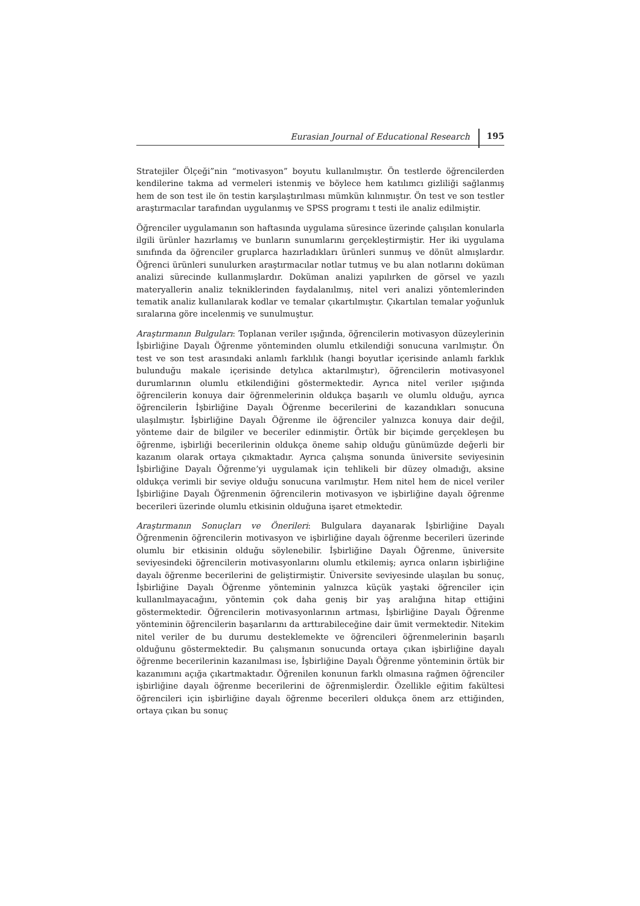Eurasian Journal of Educational Research 195
Stratejiler Ölçeği”nin “motivasyon” boyutu kullanılmıştır. Ön testlerde öğrencilerden kendilerine takma ad vermeleri istenmiş ve böylece hem katılımcı gizliliği sağlanmış hem de son test ile ön testin karşılaştırılması mümkün kılınmıştır. Ön test ve son testler araştırmacılar tarafından uygulanmış ve SPSS programı t testi ile analiz edilmiştir.
Öğrenciler uygulamanın son haftasında uygulama süresince üzerinde çalışılan konularla ilgili ürünler hazırlamış ve bunların sunumlarını gerçekleştirmiştir. Her iki uygulama sınıfında da öğrenciler gruplarca hazırladıkları ürünleri sunmuş ve dönüt almışlardır. Öğrenci ürünleri sunulurken araştırmacılar notlar tutmuş ve bu alan notlarını doküman analizi sürecinde kullanmışlardır. Doküman analizi yapılırken de görsel ve yazılı materyallerin analiz tekniklerinden faydalanılmış, nitel veri analizi yöntemlerinden tematik analiz kullanılarak kodlar ve temalar çıkartılmıştır. Çıkartılan temalar yoğunluk sıralarına göre incelenmiş ve sunulmuştur.
Araştırmanın Bulguları: Toplanan veriler ışığında, öğrencilerin motivasyon düzeylerinin İşbirliğine Dayalı Öğrenme yönteminden olumlu etkilendiği sonucuna varılmıştır. Ön test ve son test arasındaki anlamlı farklılık (hangi boyutlar içerisinde anlamlı farklık bulunduğu makale içerisinde detylıca aktarılmıştır), öğrencilerin motivasyonel durumlarının olumlu etkilendiğini göstermektedir. Ayrıca nitel veriler ışığında öğrencilerin konuya dair öğrenmelerinin oldukça başarılı ve olumlu olduğu, ayrıca öğrencilerin İşbirliğine Dayalı Öğrenme becerilerini de kazandıkları sonucuna ulaşılmıştır. İşbirliğine Dayalı Öğrenme ile öğrenciler yalnızca konuya dair değil, yönteme dair de bilgiler ve beceriler edinmiştir. Örtük bir biçimde gerçekleşen bu öğrenme, işbirliği becerilerinin oldukça öneme sahip olduğu günümüzde değerli bir kazanım olarak ortaya çıkmaktadır. Ayrıca çalışma sonunda üniversite seviyesinin İşbirliğine Dayalı Öğrenme’yi uygulamak için tehlikeli bir düzey olmadığı, aksine oldukça verimli bir seviye olduğu sonucuna varılmıştır. Hem nitel hem de nicel veriler İşbirliğine Dayalı Öğrenmenin öğrencilerin motivasyon ve işbirliğine dayalı öğrenme becerileri üzerinde olumlu etkisinin olduğuna işaret etmektedir.
Araştırmanın Sonuçları ve Önerileri: Bulgulara dayanarak İşbirliğine Dayalı Öğrenmenin öğrencilerin motivasyon ve işbirliğine dayalı öğrenme becerileri üzerinde olumlu bir etkisinin olduğu söylenebilir. İşbirliğine Dayalı Öğrenme, üniversite seviyesindeki öğrencilerin motivasyonlarını olumlu etkilemiş; ayrıca onların işbirliğine dayalı öğrenme becerilerini de geliştirmiştir. Üniversite seviyesinde ulaşılan bu sonuç, İşbirliğine Dayalı Öğrenme yönteminin yalnızca küçük yaştaki öğrenciler için kullanılmayacağını, yöntemin çok daha geniş bir yaş aralığına hitap ettiğini göstermektedir. Öğrencilerin motivasyonlarının artması, İşbirliğine Dayalı Öğrenme yönteminin öğrencilerin başarılarını da arttırabileceğine dair ümit vermektedir. Nitekim nitel veriler de bu durumu desteklemekte ve öğrencileri öğrenmelerinin başarılı olduğunu göstermektedir. Bu çalışmanın sonucunda ortaya çıkan işbirliğine dayalı öğrenme becerilerinin kazanılması ise, İşbirliğine Dayalı Öğrenme yönteminin örtük bir kazanımını açığa çıkartmaktadır. Öğrenilen konunun farklı olmasına rağmen öğrenciler işbirliğine dayalı öğrenme becerilerini de öğrenmişlerdir. Özellikle eğitim fakültesi öğrencileri için işbirliğine dayalı öğrenme becerileri oldukça önem arz ettiğinden, ortaya çıkan bu sonuç